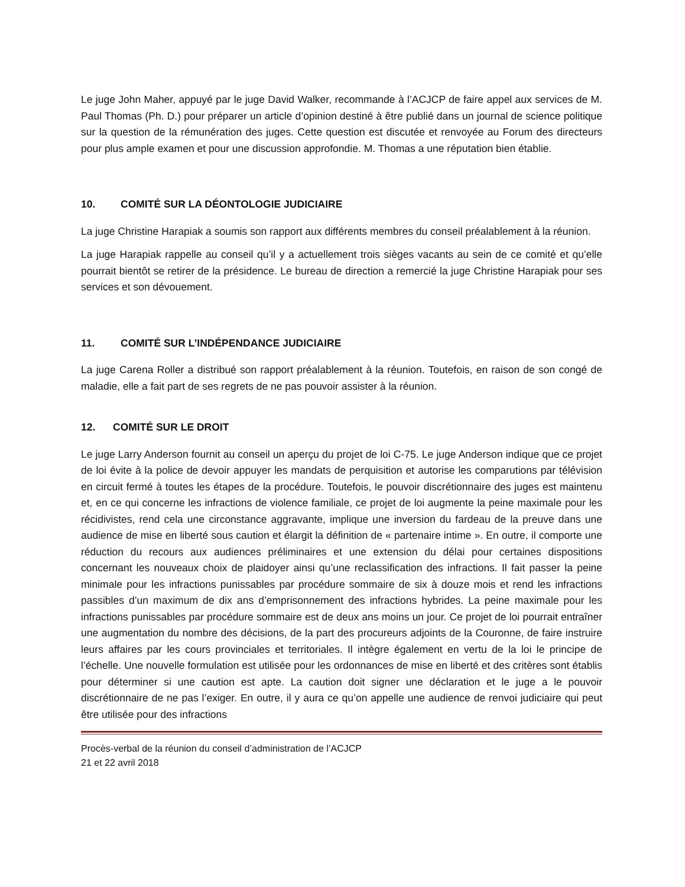Le juge John Maher, appuyé par le juge David Walker, recommande à l’ACJCP de faire appel aux services de M. Paul Thomas (Ph. D.) pour préparer un article d’opinion destiné à être publié dans un journal de science politique sur la question de la rémunération des juges. Cette question est discutée et renvoyée au Forum des directeurs pour plus ample examen et pour une discussion approfondie. M. Thomas a une réputation bien établie.
10. COMITÉ SUR LA DÉONTOLOGIE JUDICIAIRE
La juge Christine Harapiak a soumis son rapport aux différents membres du conseil préalablement à la réunion.
La juge Harapiak rappelle au conseil qu’il y a actuellement trois sièges vacants au sein de ce comité et qu’elle pourrait bientôt se retirer de la présidence. Le bureau de direction a remercié la juge Christine Harapiak pour ses services et son dévouement.
11. COMITÉ SUR L’INDÉPENDANCE JUDICIAIRE
La juge Carena Roller a distribué son rapport préalablement à la réunion. Toutefois, en raison de son congé de maladie, elle a fait part de ses regrets de ne pas pouvoir assister à la réunion.
12. COMITÉ SUR LE DROIT
Le juge Larry Anderson fournit au conseil un aperçu du projet de loi C-75. Le juge Anderson indique que ce projet de loi évite à la police de devoir appuyer les mandats de perquisition et autorise les comparutions par télévision en circuit fermé à toutes les étapes de la procédure. Toutefois, le pouvoir discrétionnaire des juges est maintenu et, en ce qui concerne les infractions de violence familiale, ce projet de loi augmente la peine maximale pour les récidivistes, rend cela une circonstance aggravante, implique une inversion du fardeau de la preuve dans une audience de mise en liberté sous caution et élargit la définition de « partenaire intime ». En outre, il comporte une réduction du recours aux audiences préliminaires et une extension du délai pour certaines dispositions concernant les nouveaux choix de plaidoyer ainsi qu’une reclassification des infractions. Il fait passer la peine minimale pour les infractions punissables par procédure sommaire de six à douze mois et rend les infractions passibles d’un maximum de dix ans d’emprisonnement des infractions hybrides. La peine maximale pour les infractions punissables par procédure sommaire est de deux ans moins un jour. Ce projet de loi pourrait entraîner une augmentation du nombre des décisions, de la part des procureurs adjoints de la Couronne, de faire instruire leurs affaires par les cours provinciales et territoriales. Il intègre également en vertu de la loi le principe de l’échelle. Une nouvelle formulation est utilisée pour les ordonnances de mise en liberté et des critères sont établis pour déterminer si une caution est apte. La caution doit signer une déclaration et le juge a le pouvoir discrétionnaire de ne pas l’exiger. En outre, il y aura ce qu’on appelle une audience de renvoi judiciaire qui peut être utilisée pour des infractions
Procès-verbal de la réunion du conseil d’administration de l’ACJCP
21 et 22 avril 2018